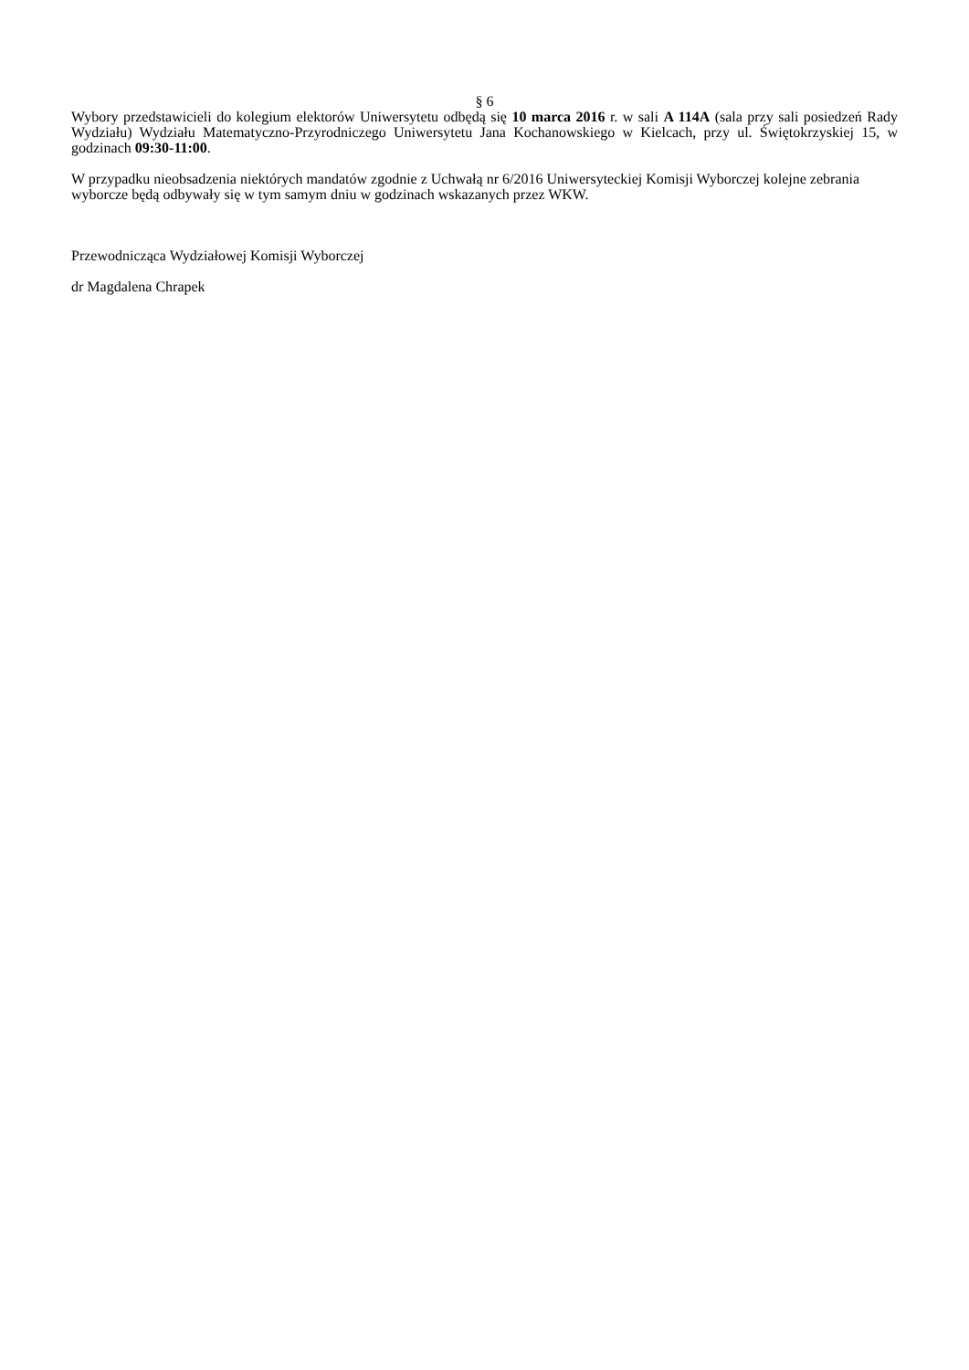§ 6
Wybory przedstawicieli do kolegium elektorów Uniwersytetu odbędą się 10 marca 2016 r. w sali A 114A (sala przy sali posiedzeń Rady Wydziału) Wydziału Matematyczno-Przyrodniczego Uniwersytetu Jana Kochanowskiego w Kielcach, przy ul. Świętokrzyskiej 15, w godzinach 09:30-11:00.
W przypadku nieobsadzenia niektórych mandatów zgodnie z Uchwałą nr 6/2016 Uniwersyteckiej Komisji Wyborczej kolejne zebrania wyborcze będą odbywały się w tym samym dniu w godzinach wskazanych przez WKW.
Przewodnicząca Wydziałowej Komisji Wyborczej
dr Magdalena Chrapek